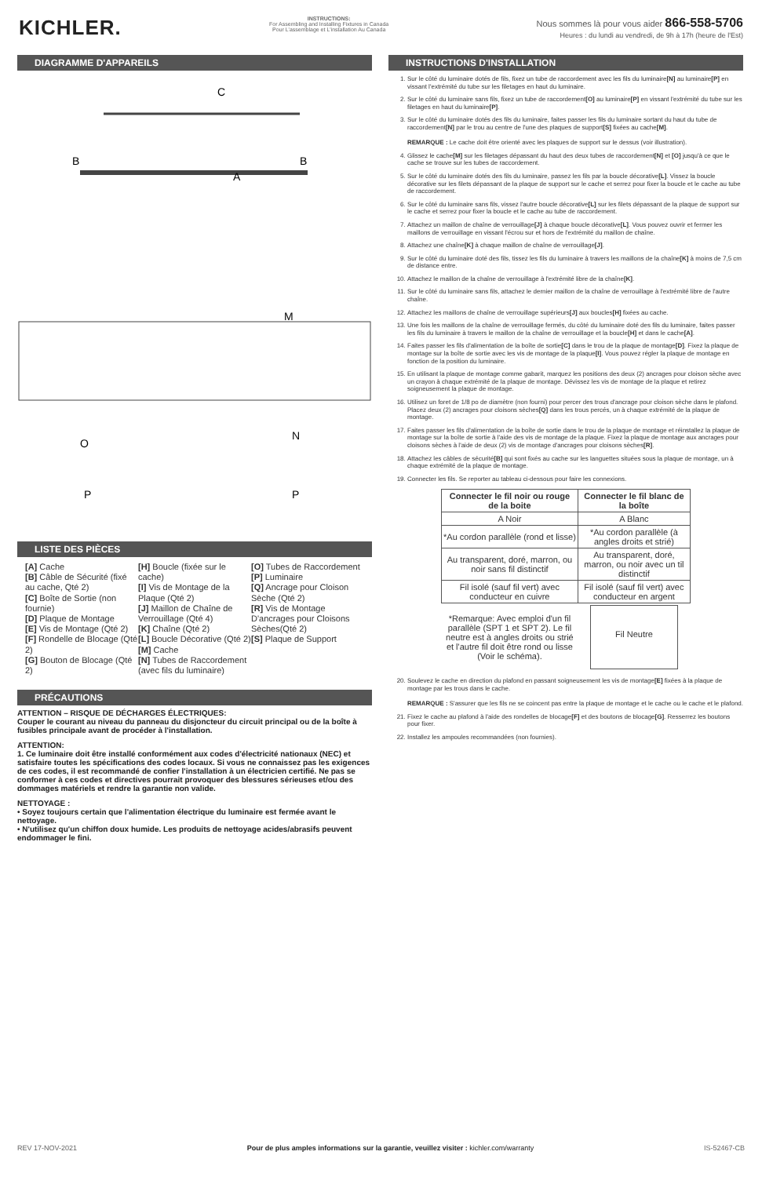KICHLER.
INSTRUCTIONS:
For Assembling and Installing Fixtures in Canada
Pour L'assemblage et L'installation Au Canada
Nous sommes là pour vous aider 866-558-5706
Heures : du lundi au vendredi, de 9h à 17h (heure de l'Est)
DIAGRAMME D'APPAREILS
C
A
B
B
M
O
N
P
P
LISTE DES PIÈCES
[A] Cache
[B] Câble de Sécurité (fixé au cache, Qté 2)
[C] Boîte de Sortie (non fournie)
[D] Plaque de Montage
[E] Vis de Montage (Qté 2)
[F] Rondelle de Blocage (Qté 2)
[G] Bouton de Blocage (Qté 2)
[H] Boucle (fixée sur le cache)
[I] Vis de Montage de la Plaque (Qté 2)
[J] Maillon de Chaîne de Verrouillage (Qté 4)
[K] Chaîne (Qté 2)
[L] Boucle Décorative (Qté 2)
[M] Cache
[N] Tubes de Raccordement (avec fils du luminaire)
[O] Tubes de Raccordement
[P] Luminaire
[Q] Ancrage pour Cloison Sèche (Qté 2)
[R] Vis de Montage D'ancrages pour Cloisons Sèches(Qté 2)
[S] Plaque de Support
PRÉCAUTIONS
ATTENTION – RISQUE DE DÉCHARGES ÉLECTRIQUES:
Couper le courant au niveau du panneau du disjoncteur du circuit principal ou de la boîte à fusibles principale avant de procéder à l'installation.
ATTENTION:
1. Ce luminaire doit être installé conformément aux codes d'électricité nationaux (NEC) et satisfaire toutes les spécifications des codes locaux. Si vous ne connaissez pas les exigences de ces codes, il est recommandé de confier l'installation à un électricien certifié. Ne pas se conformer à ces codes et directives pourrait provoquer des blessures sérieuses et/ou des dommages matériels et rendre la garantie non valide.
NETTOYAGE :
• Soyez toujours certain que l'alimentation électrique du luminaire est fermée avant le nettoyage.
• N'utilisez qu'un chiffon doux humide. Les produits de nettoyage acides/abrasifs peuvent endommager le fini.
INSTRUCTIONS D'INSTALLATION
1. Sur le côté du luminaire dotés de fils, fixez un tube de raccordement avec les fils du luminaire[N] au luminaire[P] en vissant l'extrémité du tube sur les filetages en haut du luminaire.
2. Sur le côté du luminaire sans fils, fixez un tube de raccordement[O] au luminaire[P] en vissant l'extrémité du tube sur les filetages en haut du luminaire[P].
3. Sur le côté du luminaire dotés des fils du luminaire, faites passer les fils du luminaire sortant du haut du tube de raccordement[N] par le trou au centre de l'une des plaques de support[S] fixées au cache[M].
REMARQUE : Le cache doit être orienté avec les plaques de support sur le dessus (voir illustration).
4. Glissez le cache[M] sur les filetages dépassant du haut des deux tubes de raccordement[N] et [O] jusqu'à ce que le cache se trouve sur les tubes de raccordement.
5. Sur le côté du luminaire dotés des fils du luminaire, passez les fils par la boucle décorative[L]. Vissez la boucle décorative sur les filets dépassant de la plaque de support sur le cache et serrez pour fixer la boucle et le cache au tube de raccordement.
6. Sur le côté du luminaire sans fils, vissez l'autre boucle décorative[L] sur les filets dépassant de la plaque de support sur le cache et serrez pour fixer la boucle et le cache au tube de raccordement.
7. Attachez un maillon de chaîne de verrouillage[J] à chaque boucle décorative[L]. Vous pouvez ouvrir et fermer les maillons de verrouillage en vissant l'écrou sur et hors de l'extrémité du maillon de chaîne.
8. Attachez une chaîne[K] à chaque maillon de chaîne de verrouillage[J].
9. Sur le côté du luminaire doté des fils, tissez les fils du luminaire à travers les maillons de la chaîne[K] à moins de 7,5 cm de distance entre.
10. Attachez le maillon de la chaîne de verrouillage à l'extrémité libre de la chaîne[K].
11. Sur le côté du luminaire sans fils, attachez le dernier maillon de la chaîne de verrouillage à l'extrémité libre de l'autre chaîne.
12. Attachez les maillons de chaîne de verrouillage supérieurs[J] aux boucles[H] fixées au cache.
13. Une fois les maillons de la chaîne de verrouillage fermés, du côté du luminaire doté des fils du luminaire, faites passer les fils du luminaire à travers le maillon de la chaîne de verrouillage et la boucle[H] et dans le cache[A].
14. Faites passer les fils d'alimentation de la boîte de sortie[C] dans le trou de la plaque de montage[D]. Fixez la plaque de montage sur la boîte de sortie avec les vis de montage de la plaque[I]. Vous pouvez régler la plaque de montage en fonction de la position du luminaire.
15. En utilisant la plaque de montage comme gabarit, marquez les positions des deux (2) ancrages pour cloison sèche avec un crayon à chaque extrémité de la plaque de montage. Dévissez les vis de montage de la plaque et retirez soigneusement la plaque de montage.
16. Utilisez un foret de 1/8 po de diamètre (non fourni) pour percer des trous d'ancrage pour cloison sèche dans le plafond. Placez deux (2) ancrages pour cloisons sèches[Q] dans les trous percés, un à chaque extrémité de la plaque de montage.
17. Faites passer les fils d'alimentation de la boîte de sortie dans le trou de la plaque de montage et réinstallez la plaque de montage sur la boîte de sortie à l'aide des vis de montage de la plaque. Fixez la plaque de montage aux ancrages pour cloisons sèches à l'aide de deux (2) vis de montage d'ancrages pour cloisons sèches[R].
18. Attachez les câbles de sécurité[B] qui sont fixés au cache sur les languettes situées sous la plaque de montage, un à chaque extrémité de la plaque de montage.
19. Connecter les fils. Se reporter au tableau ci-dessous pour faire les connexions.
| Connecter le fil noir ou rouge de la boite | Connecter le fil blanc de la boîte |
| --- | --- |
| A Noir | A Blanc |
| *Au cordon parallèle (rond et lisse) | *Au cordon parallèle (à angles droits et strié) |
| Au transparent, doré, marron, ou noir sans fil distinctif | Au transparent, doré, marron, ou noir avec un til distinctif |
| Fil isolé (sauf fil vert) avec conducteur en cuivre | Fil isolé (sauf fil vert) avec conducteur en argent |
| *Remarque: Avec emploi d'un fil parallèle (SPT 1 et SPT 2). Le fil neutre est à angles droits ou strié et l'autre fil doit être rond ou lisse (Voir le schéma). | Fil Neutre |
20. Soulevez le cache en direction du plafond en passant soigneusement les vis de montage[E] fixées à la plaque de montage par les trous dans le cache.
REMARQUE : S'assurer que les fils ne se coincent pas entre la plaque de montage et le cache ou le cache et le plafond.
21. Fixez le cache au plafond à l'aide des rondelles de blocage[F] et des boutons de blocage[G]. Resserrez les boutons pour fixer.
22. Installez les ampoules recommandées (non fournies).
REV 17-NOV-2021 Pour de plus amples informations sur la garantie, veuillez visiter : kichler.com/warranty IS-52467-CB